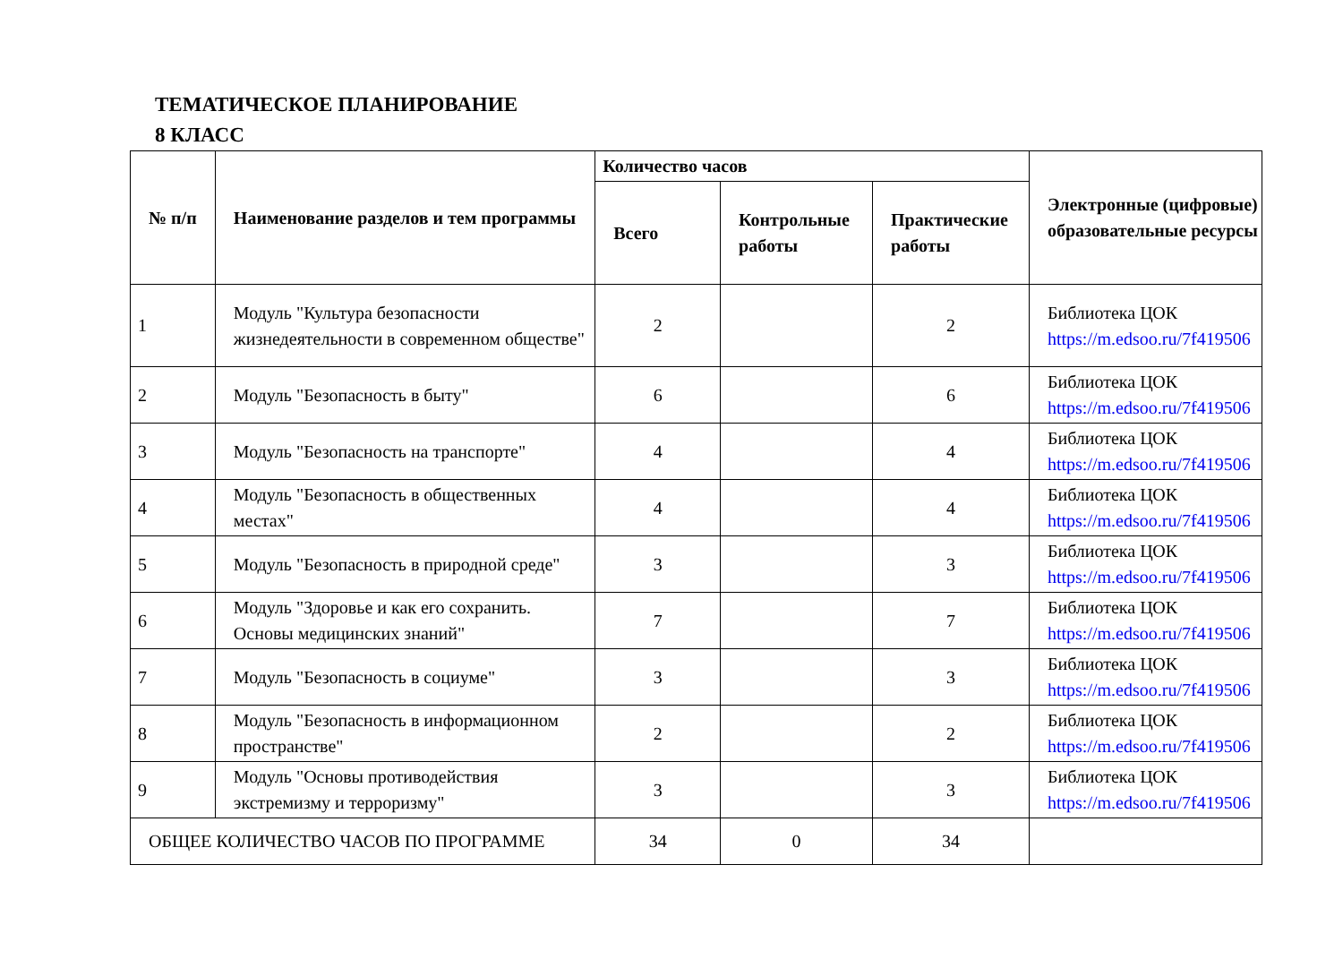ТЕМАТИЧЕСКОЕ ПЛАНИРОВАНИЕ
8 КЛАСС
| № п/п | Наименование разделов и тем программы | Количество часов | | | Электронные (цифровые) образовательные ресурсы |
| --- | --- | --- | --- | --- | --- |
| | | Всего | Контрольные работы | Практические работы | |
| 1 | Модуль "Культура безопасности жизнедеятельности в современном обществе" | 2 | | 2 | Библиотека ЦОК https://m.edsoo.ru/7f419506 |
| 2 | Модуль "Безопасность в быту" | 6 | | 6 | Библиотека ЦОК https://m.edsoo.ru/7f419506 |
| 3 | Модуль "Безопасность на транспорте" | 4 | | 4 | Библиотека ЦОК https://m.edsoo.ru/7f419506 |
| 4 | Модуль "Безопасность в общественных местах" | 4 | | 4 | Библиотека ЦОК https://m.edsoo.ru/7f419506 |
| 5 | Модуль "Безопасность в природной среде" | 3 | | 3 | Библиотека ЦОК https://m.edsoo.ru/7f419506 |
| 6 | Модуль "Здоровье и как его сохранить. Основы медицинских знаний" | 7 | | 7 | Библиотека ЦОК https://m.edsoo.ru/7f419506 |
| 7 | Модуль "Безопасность в социуме" | 3 | | 3 | Библиотека ЦОК https://m.edsoo.ru/7f419506 |
| 8 | Модуль "Безопасность в информационном пространстве" | 2 | | 2 | Библиотека ЦОК https://m.edsoo.ru/7f419506 |
| 9 | Модуль "Основы противодействия экстремизму и терроризму" | 3 | | 3 | Библиотека ЦОК https://m.edsoo.ru/7f419506 |
| ОБЩЕЕ КОЛИЧЕСТВО ЧАСОВ ПО ПРОГРАММЕ | | 34 | 0 | 34 | |